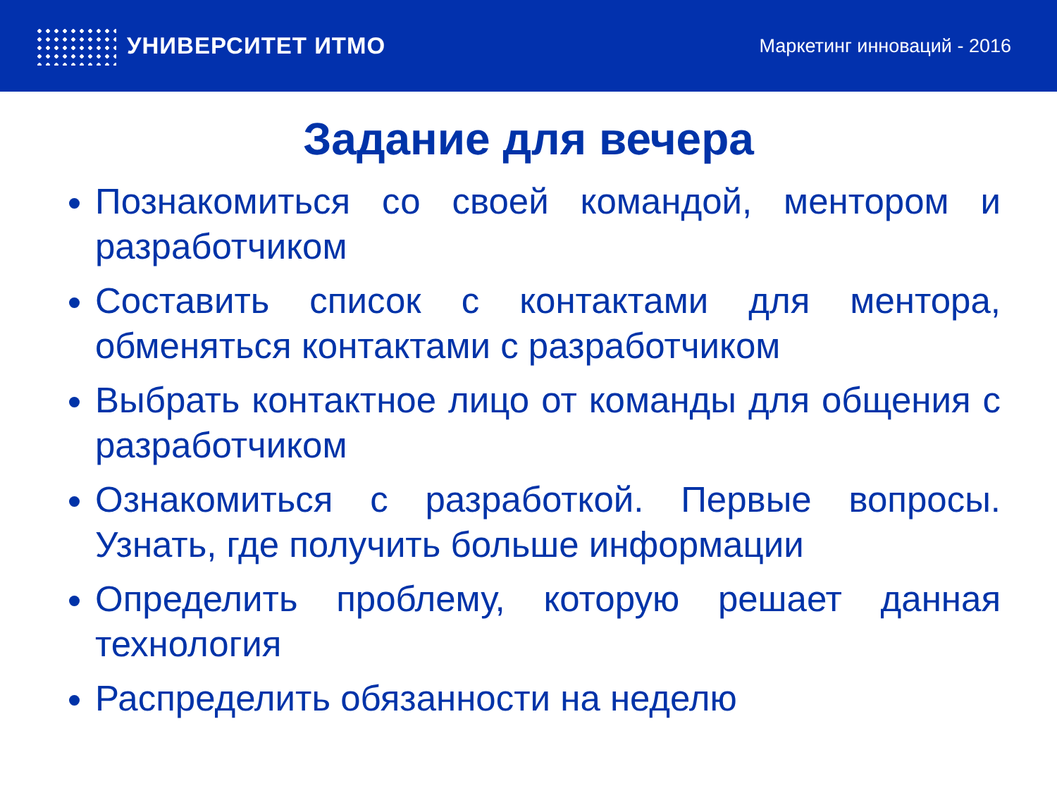УНИВЕРСИТЕТ ИТМО
Маркетинг инноваций - 2016
Задание для вечера
Познакомиться со своей командой, ментором и разработчиком
Составить список с контактами для ментора, обменяться контактами с разработчиком
Выбрать контактное лицо от команды для общения с разработчиком
Ознакомиться с разработкой. Первые вопросы. Узнать, где получить больше информации
Определить проблему, которую решает данная технология
Распределить обязанности на неделю